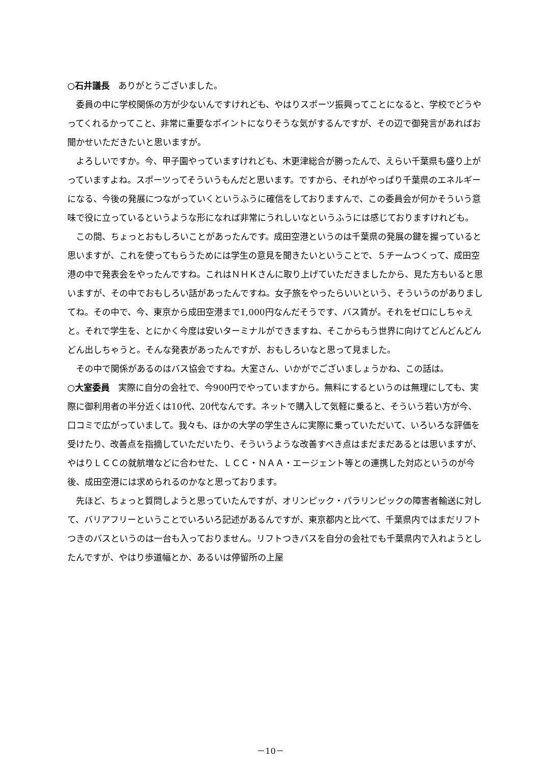○石井議長　ありがとうございました。
委員の中に学校関係の方が少ないんですけれども、やはりスポーツ振興ってことになると、学校でどうやってくれるかってこと、非常に重要なポイントになりそうな気がするんですが、その辺で御発言があればお聞かせいただきたいと思いますが。
よろしいですか。今、甲子園やっていますけれども、木更津総合が勝ったんで、えらい千葉県も盛り上がっていますよね。スポーツってそういうもんだと思います。ですから、それがやっぱり千葉県のエネルギーになる、今後の発展につながっていくというふうに確信をしておりますんで、この委員会が何かそういう意味で役に立っているというような形になれば非常にうれしいなというふうには感じておりますけれども。
この間、ちょっとおもしろいことがあったんです。成田空港というのは千葉県の発展の鍵を握っていると思いますが、これを使ってもらうためには学生の意見を聞きたいということで、５チームつくって、成田空港の中で発表会をやったんですね。これはＮＨＫさんに取り上げていただきましたから、見た方もいると思いますが、その中でおもしろい話があったんですね。女子旅をやったらいいという、そういうのがありましてね。その中で、今、東京から成田空港まで1,000円なんだそうです、バス賃が。それをゼロにしちゃえと。それで学生を、とにかく今度は安いターミナルができますね、そこからもう世界に向けてどんどんどんどん出しちゃうと。そんな発表があったんですが、おもしろいなと思って見ました。
その中で関係があるのはバス協会ですね。大室さん、いかがでございましょうかね、この話は。
○大室委員　実際に自分の会社で、今900円でやっていますから。無料にするというのは無理にしても、実際に御利用者の半分近くは10代、20代なんです。ネットで購入して気軽に乗ると、そういう若い方が今、口コミで広がっていまして。我々も、ほかの大学の学生さんに実際に乗っていただいて、いろいろな評価を受けたり、改善点を指摘していただいたり、そういうような改善すべき点はまだまだあるとは思いますが、やはりＬＣＣの就航増などに合わせた、ＬＣＣ・ＮＡＡ・エージェント等との連携した対応というのが今後、成田空港には求められるのかなと思っております。
先ほど、ちょっと質問しようと思っていたんですが、オリンピック・パラリンピックの障害者輸送に対して、バリアフリーということでいろいろ記述があるんですが、東京都内と比べて、千葉県内ではまだリフトつきのバスというのは一台も入っておりません。リフトつきバスを自分の会社でも千葉県内で入れようとしたんですが、やはり歩道幅とか、あるいは停留所の上屋
－10－